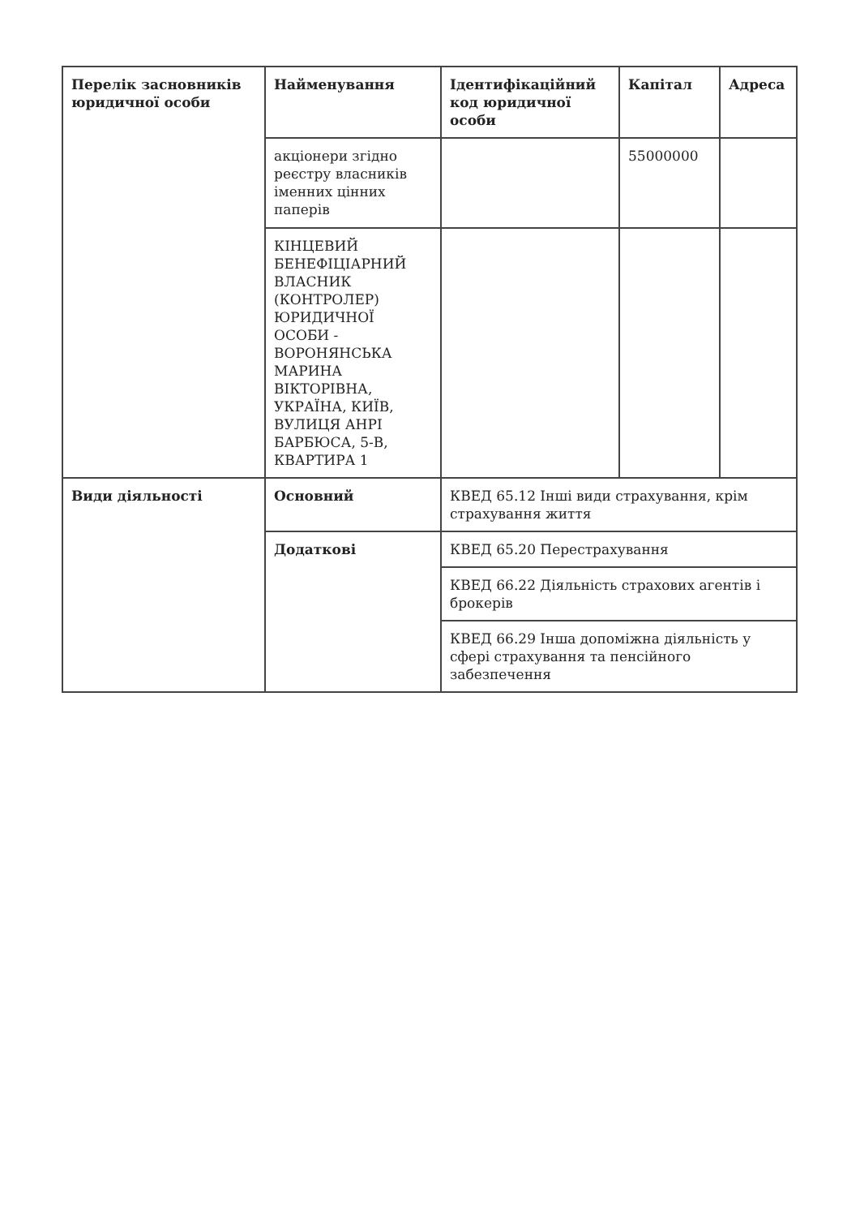| Перелік засновників юридичної особи | Найменування | Ідентифікаційний код юридичної особи | Капітал | Адреса |
| --- | --- | --- | --- | --- |
| | акціонери згідно реєстру власників іменних цінних паперів | | 55000000 | |
| | КІНЦЕВИЙ БЕНЕФІЦІАРНИЙ ВЛАСНИК (КОНТРОЛЕР) ЮРИДИЧНОЇ ОСОБИ - ВОРОНЯНСЬКА МАРИНА ВІКТОРІВНА, УКРАЇНА, КИЇВ, ВУЛИЦЯ АНРІ БАРБЮСА, 5-В, КВАРТИРА 1 | | | |
| Види діяльності | Основний | КВЕД 65.12 Інші види страхування, крім страхування життя | | |
| | Додаткові | КВЕД 65.20 Перестрахування | | |
| | | КВЕД 66.22 Діяльність страхових агентів і брокерів | | |
| | | КВЕД 66.29 Інша допоміжна діяльність у сфері страхування та пенсійного забезпечення | | |